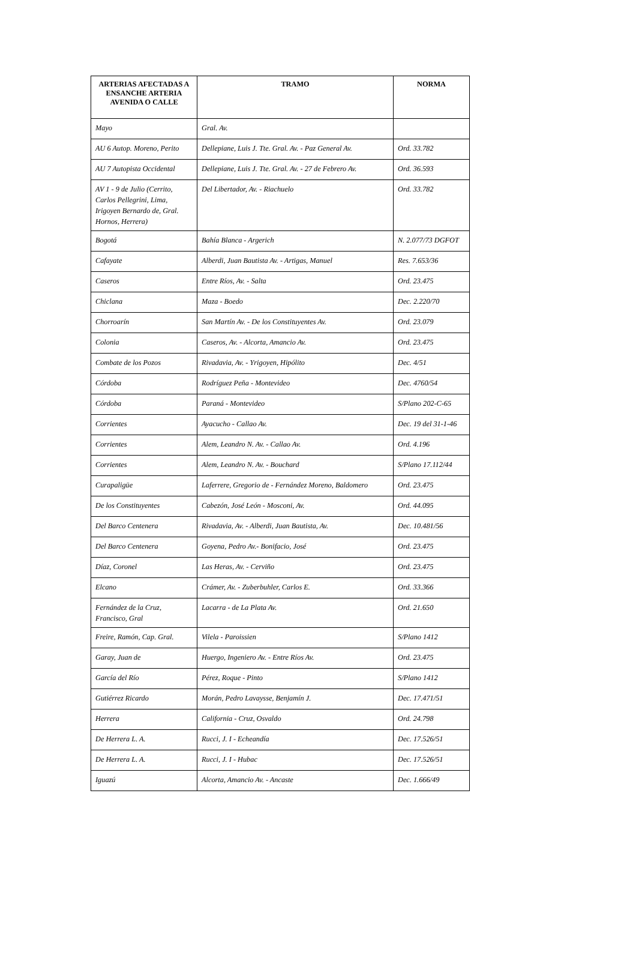| ARTERIAS AFECTADAS A ENSANCHE ARTERIA AVENIDA O CALLE | TRAMO | NORMA |
| --- | --- | --- |
| Mayo | Gral. Av. | |
| AU 6 Autop. Moreno, Perito | Dellepiane, Luis J. Tte. Gral. Av. - Paz General Av. | Ord. 33.782 |
| AU 7 Autopista Occidental | Dellepiane, Luis J. Tte. Gral. Av. - 27 de Febrero Av. | Ord. 36.593 |
| AV 1 - 9 de Julio (Cerrito, Carlos Pellegrini, Lima, Irigoyen Bernardo de, Gral. Hornos, Herrera) | Del Libertador, Av. - Riachuelo | Ord. 33.782 |
| Bogotá | Bahía Blanca - Argerich | N. 2.077/73 DGFOT |
| Cafayate | Alberdi, Juan Bautista Av. - Artigas, Manuel | Res. 7.653/36 |
| Caseros | Entre Ríos, Av. - Salta | Ord. 23.475 |
| Chiclana | Maza - Boedo | Dec. 2.220/70 |
| Chorroarín | San Martín Av. - De los Constituyentes Av. | Ord. 23.079 |
| Colonia | Caseros, Av. - Alcorta, Amancio Av. | Ord. 23.475 |
| Combate de los Pozos | Rivadavia, Av. - Yrigoyen, Hipólito | Dec. 4/51 |
| Córdoba | Rodríguez Peña - Montevideo | Dec. 4760/54 |
| Córdoba | Paraná - Montevideo | S/Plano 202-C-65 |
| Corrientes | Ayacucho - Callao Av. | Dec. 19 del 31-1-46 |
| Corrientes | Alem, Leandro N. Av. - Callao Av. | Ord. 4.196 |
| Corrientes | Alem, Leandro N. Av. - Bouchard | S/Plano 17.112/44 |
| Curapaligüe | Laferrere, Gregorio de - Fernández Moreno, Baldomero | Ord. 23.475 |
| De los Constituyentes | Cabezón, José León - Mosconi, Av. | Ord. 44.095 |
| Del Barco Centenera | Rivadavia, Av. - Alberdi, Juan Bautista, Av. | Dec. 10.481/56 |
| Del Barco Centenera | Goyena, Pedro Av.- Bonifacio, José | Ord. 23.475 |
| Díaz, Coronel | Las Heras, Av. - Cerviño | Ord. 23.475 |
| Elcano | Crámer, Av. - Zuberbuhler, Carlos E. | Ord. 33.366 |
| Fernández de la Cruz, Francisco, Gral | Lacarra - de La Plata Av. | Ord. 21.650 |
| Freire, Ramón, Cap. Gral. | Vilela - Paroissien | S/Plano 1412 |
| Garay, Juan de | Huergo, Ingeniero Av. - Entre Ríos Av. | Ord. 23.475 |
| García del Río | Pérez, Roque - Pinto | S/Plano 1412 |
| Gutiérrez Ricardo | Morán, Pedro Lavaysse, Benjamín J. | Dec. 17.471/51 |
| Herrera | California - Cruz, Osvaldo | Ord. 24.798 |
| De Herrera L. A. | Rucci, J. I - Echeandía | Dec. 17.526/51 |
| De Herrera L. A. | Rucci, J. I - Hubac | Dec. 17.526/51 |
| Iguazú | Alcorta, Amancio Av. - Ancaste | Dec. 1.666/49 |